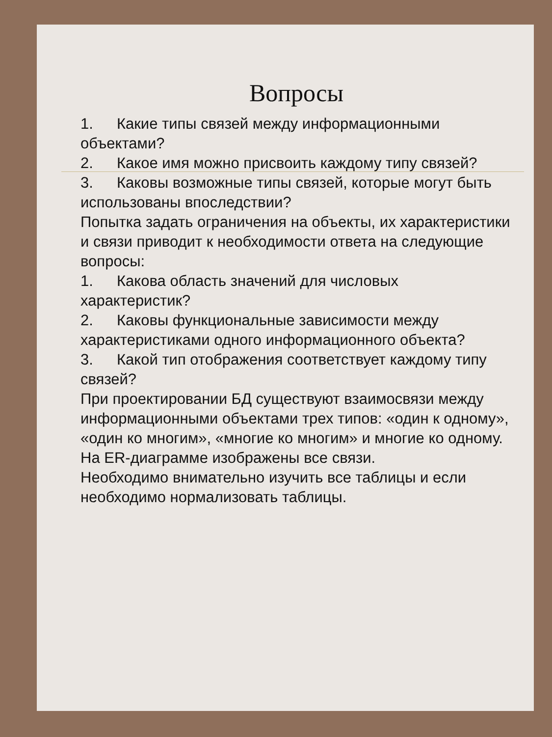Вопросы
1. Какие типы связей между информационными объектами?
2. Какое имя можно присвоить каждому типу связей?
3. Каковы возможные типы связей, которые могут быть использованы впоследствии?
Попытка задать ограничения на объекты, их характеристики и связи приводит к необходимости ответа на следующие вопросы:
1. Какова область значений для числовых характеристик?
2. Каковы функциональные зависимости между характеристиками одного информационного объекта?
3. Какой тип отображения соответствует каждому типу связей?
При проектировании БД существуют взаимосвязи между информационными объектами трех типов: «один к одному», «один ко многим», «многие ко многим» и многие ко одному. На ER-диаграмме изображены все связи.
Необходимо внимательно изучить все таблицы и если необходимо нормализовать таблицы.